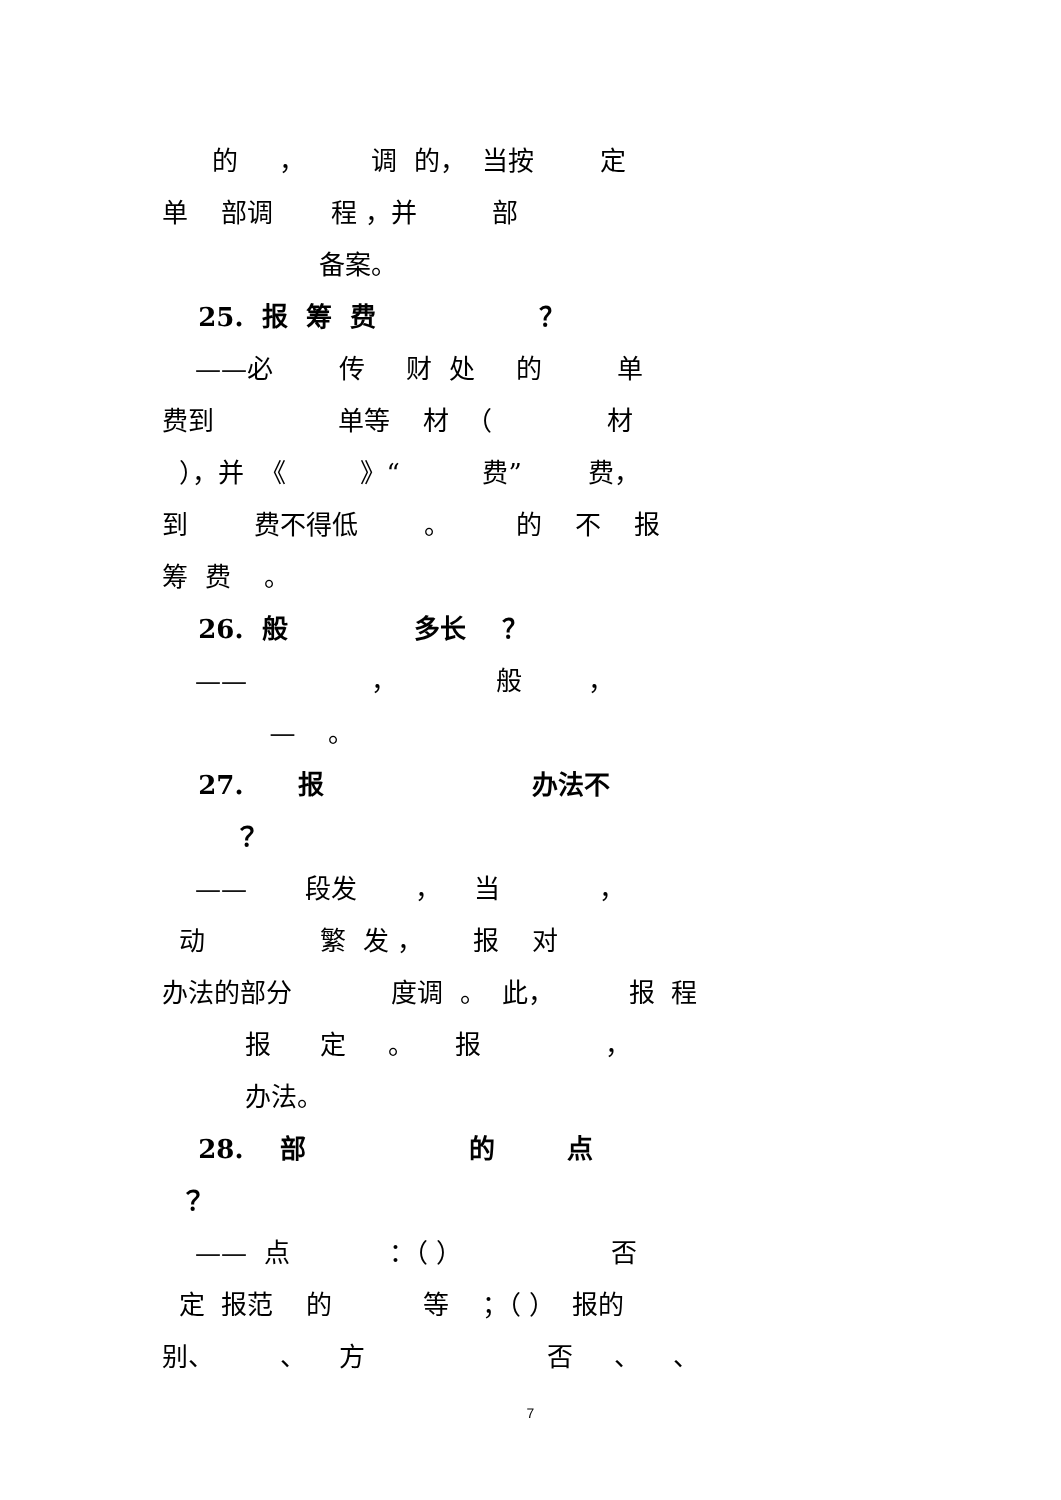的 ， 调 的， 当按 定
单 部调 程 ，并 部
备案。
25. 报 筹 费 ？
——必 传 财 处 的 单
费到 单等 材 （ 材
），并 《 》“ 费” 费，
到 费不得低 。 的 不 报
筹 费 。
26. 般 多长 ？
—— ， 般 ，
— 。
27. 报 办法不
？
—— 段发 ， 当 ，
动 繁 发 ， 报 对
办法的部分 度调 。 此， 报 程
报 定 。 报 ，
办法。
28. 部 的 点
？
—— 点 ：（ ） 否
定 报范 的 等 ；（ ） 报的
别、 、 方 否 、 、
7